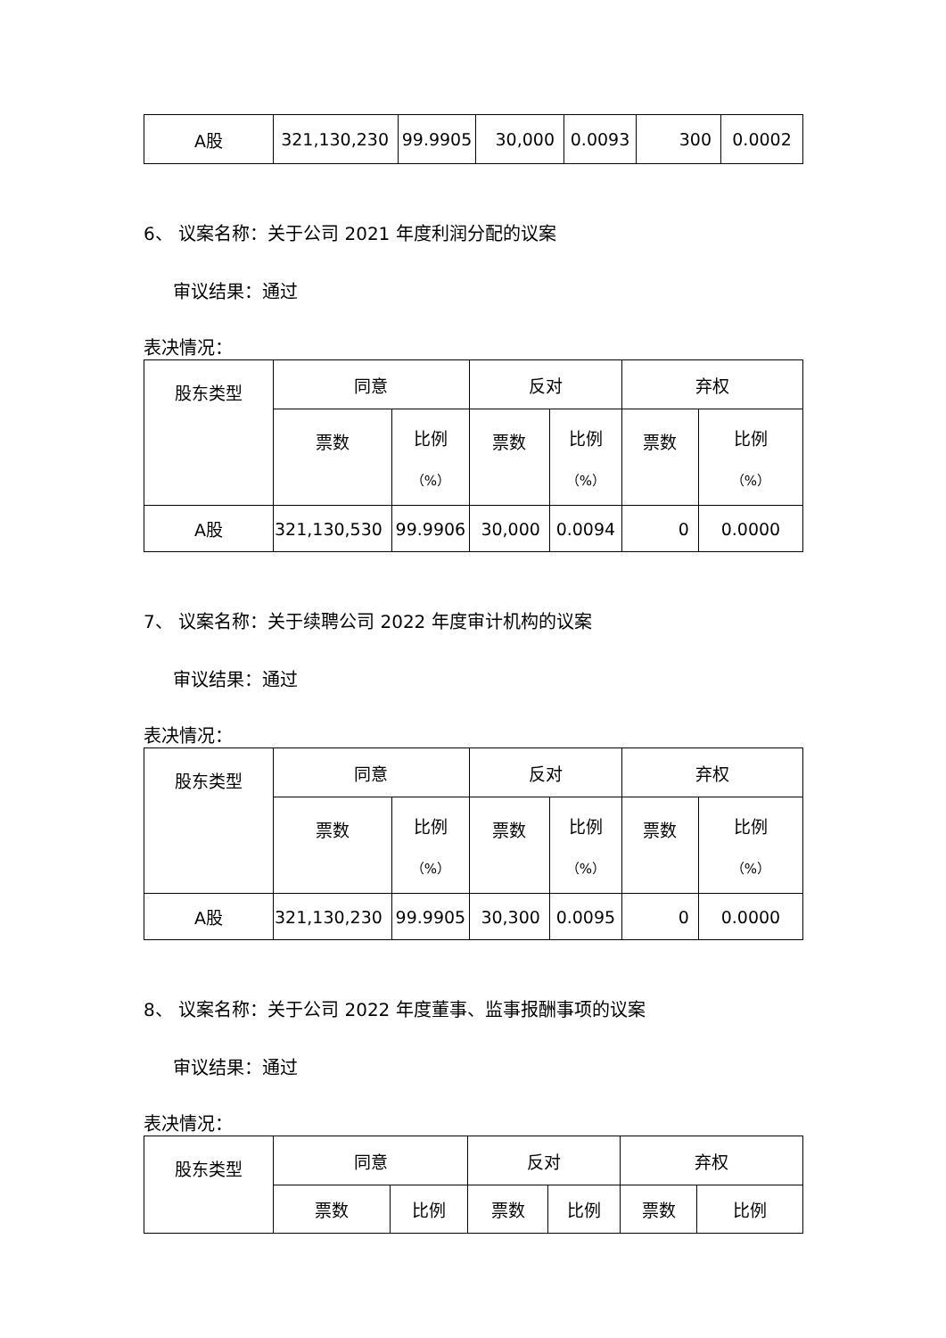| A股 | 321,130,230 | 99.9905 | 30,000 | 0.0093 | 300 | 0.0002 |
6、 议案名称：关于公司 2021 年度利润分配的议案
审议结果：通过
表决情况：
| 股东类型 | 同意 | | 反对 | | 弃权 | |
| --- | --- | --- | --- | --- | --- | --- |
| | 票数 | 比例 （%） | 票数 | 比例 （%） | 票数 | 比例 （%） |
| A股 | 321,130,530 | 99.9906 | 30,000 | 0.0094 | 0 | 0.0000 |
7、 议案名称：关于续聘公司 2022 年度审计机构的议案
审议结果：通过
表决情况：
| 股东类型 | 同意 | | 反对 | | 弃权 | |
| --- | --- | --- | --- | --- | --- | --- |
| | 票数 | 比例 （%） | 票数 | 比例 （%） | 票数 | 比例 （%） |
| A股 | 321,130,230 | 99.9905 | 30,300 | 0.0095 | 0 | 0.0000 |
8、 议案名称：关于公司 2022 年度董事、监事报酬事项的议案
审议结果：通过
表决情况：
| 股东类型 | 同意 | | 反对 | | 弃权 | |
| --- | --- | --- | --- | --- | --- | --- |
| | 票数 | 比例 | 票数 | 比例 | 票数 | 比例 |